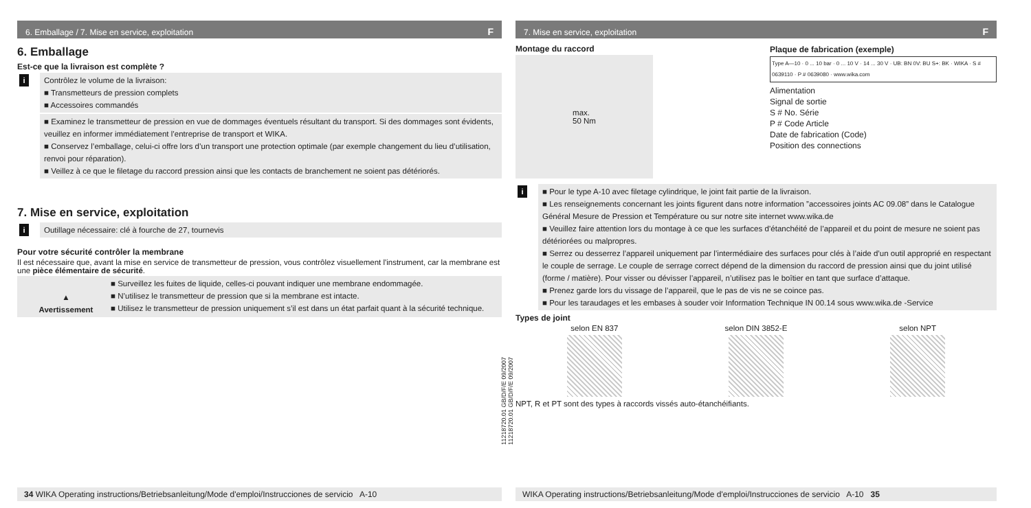6. Emballage / 7. Mise en service, exploitation F
6. Emballage
Est-ce que la livraison est complète ?
i Contrôlez le volume de la livraison:
■ Transmetteurs de pression complets
■ Accessoires commandés
■ Examinez le transmetteur de pression en vue de dommages éventuels résultant du transport. Si des dommages sont évidents, veuillez en informer immédiatement l’entreprise de transport et WIKA.
■ Conservez l’emballage, celui-ci offre lors d’un transport une protection optimale (par exemple changement du lieu d’utilisation, renvoi pour réparation).
■ Veillez à ce que le filetage du raccord pression ainsi que les contacts de branchement ne soient pas détériorés.
7. Mise en service, exploitation
i Outillage nécessaire: clé à fourche de 27, tournevis
Pour votre sécurité contrôler la membrane
Il est nécessaire que, avant la mise en service de transmetteur de pression, vous contrôlez visuellement l'instrument, car la membrane est une pièce élémentaire de sécurité.
▲
Avertissement
■ Surveillez les fuites de liquide, celles-ci pouvant indiquer une membrane endommagée.
■ N’utilisez le transmetteur de pression que si la membrane est intacte.
■ Utilisez le transmetteur de pression uniquement s’il est dans un état parfait quant à la sécurité technique.
11218720.01 GB/D/F/E 09/2007
34 WIKA Operating instructions/Betriebsanleitung/Mode d'emploi/Instrucciones de servicio A-10
11218720.01 GB/D/F/E 09/2007
7. Mise en service, exploitation F
Montage du raccord
max.
50 Nm
Plaque de fabrication (exemple)
Type A—10 · 0 ... 10 bar · 0 ... 10 V · 14 ... 30 V · UB: BN 0V: BU S+: BK · WIKA · S # 0639110 · P # 0639080 · www.wika.com
Alimentation
Signal de sortie
S # No. Série
P # Code Article
Date de fabrication (Code)
Position des connections
i ■ Pour le type A-10 avec filetage cylindrique, le joint fait partie de la livraison.
■ Les renseignements concernant les joints figurent dans notre information ”accessoires joints AC 09.08” dans le Catalogue Général Mesure de Pression et Température ou sur notre site internet www.wika.de
■ Veuillez faire attention lors du montage à ce que les surfaces d’étanchéité de l’appareil et du point de mesure ne soient pas détériorées ou malpropres.
■ Serrez ou desserrez l’appareil uniquement par l’intermédiaire des surfaces pour clés à l’aide d’un outil approprié en respectant le couple de serrage. Le couple de serrage correct dépend de la dimension du raccord de pression ainsi que du joint utilisé (forme / matière). Pour visser ou dévisser l’appareil, n’utilisez pas le boîtier en tant que surface d’attaque.
■ Prenez garde lors du vissage de l’appareil, que le pas de vis ne se coince pas.
■ Pour les taraudages et les embases à souder voir Information Technique IN 00.14 sous www.wika.de -Service
Types de joint
selon EN 837 selon DIN 3852-E selon NPT
NPT, R et PT sont des types à raccords vissés auto-étanchéifiants.
WIKA Operating instructions/Betriebsanleitung/Mode d'emploi/Instrucciones de servicio A-10 35